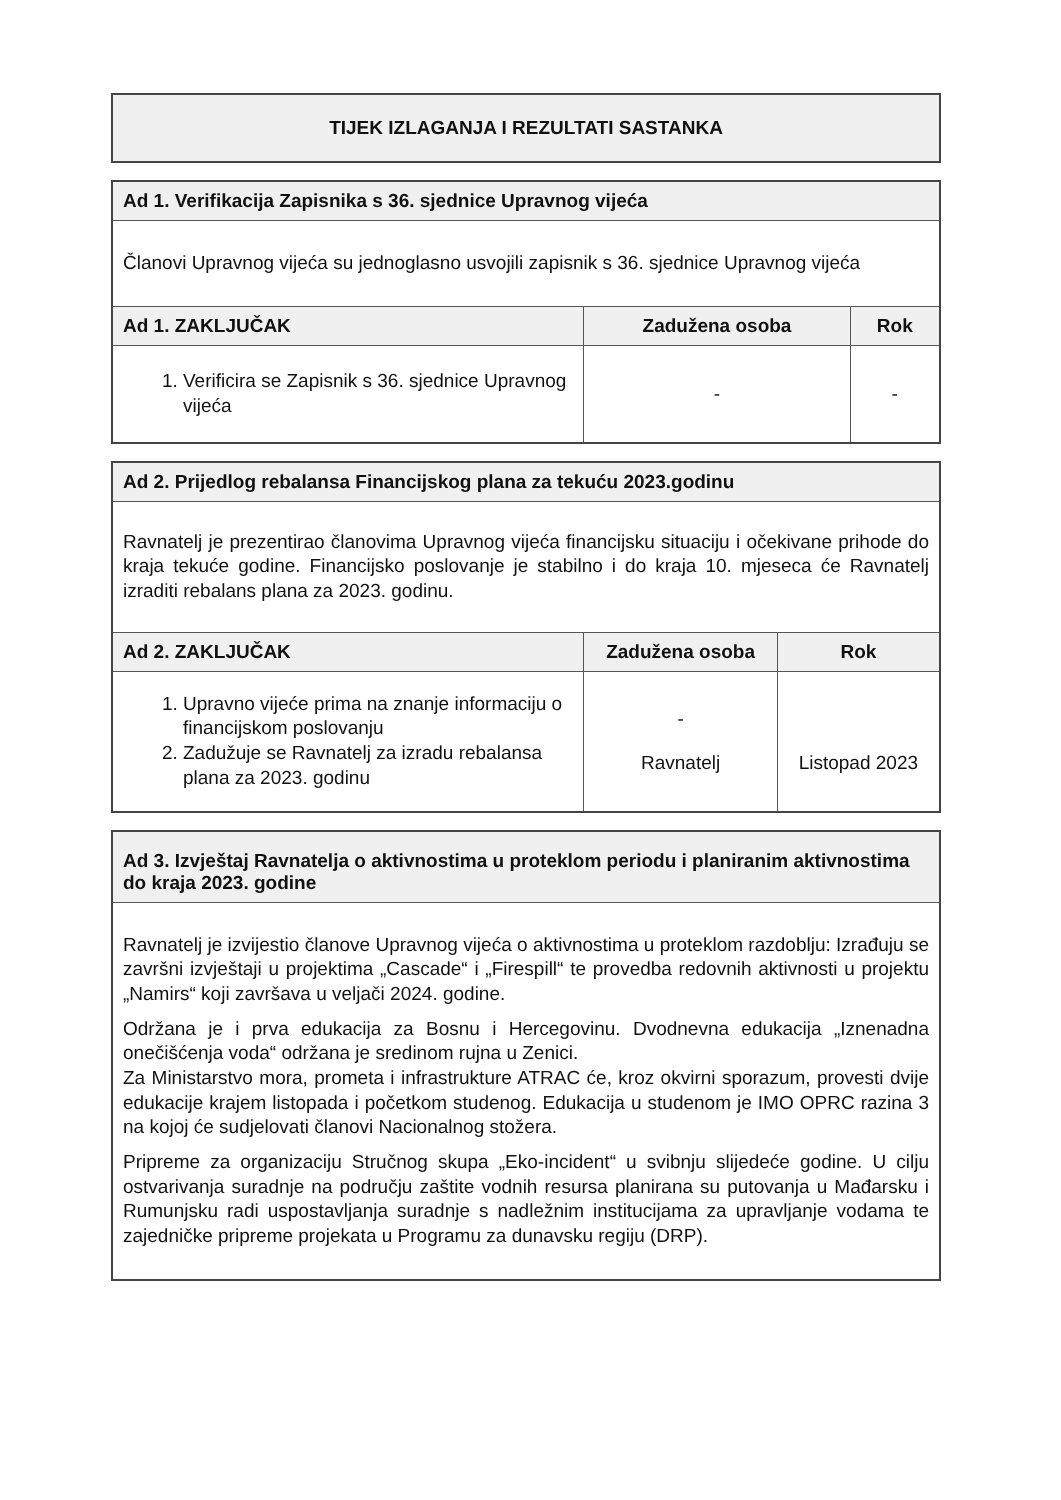| TIJEK IZLAGANJA I REZULTATI SASTANKA |
| --- |
| Ad 1. Verifikacija Zapisnika s 36. sjednice Upravnog vijeća | | |
| --- | --- | --- |
| Članovi Upravnog vijeća su jednoglasno usvojili zapisnik s 36. sjednice Upravnog vijeća | | |
| Ad 1. ZAKLJUČAK | Zadužena osoba | Rok |
| 1. Verificira se Zapisnik s 36. sjednice Upravnog vijeća | - | - |
| Ad 2. Prijedlog rebalansa Financijskog plana za tekuću 2023.godinu | | |
| --- | --- | --- |
| Ravnatelj je prezentirao članovima Upravnog vijeća financijsku situaciju i očekivane prihode do kraja tekuće godine. Financijsko poslovanje je stabilno i do kraja 10. mjeseca će Ravnatelj izraditi rebalans plana za 2023. godinu. | | |
| Ad 2. ZAKLJUČAK | Zadužena osoba | Rok |
| 1. Upravno vijeće prima na znanje informaciju o financijskom poslovanju 2. Zadužuje se Ravnatelj za izradu rebalansa plana za 2023. godinu | - Ravnatelj | Listopad 2023 |
| Ad 3. Izvještaj Ravnatelja o aktivnostima u proteklom periodu i planiranim aktivnostima do kraja 2023. godine |
| --- |
| Ravnatelj je izvijestio članove Upravnog vijeća o aktivnostima u proteklom razdoblju: Izrađuju se završni izvještaji u projektima „Cascade“ i „Firespill“ te provedba redovnih aktivnosti u projektu „Namirs“ koji završava u veljači 2024. godine. Održana je i prva edukacija za Bosnu i Hercegovinu. Dvodnevna edukacija „Iznenadna onečišćenja voda“ održana je sredinom rujna u Zenici. Za Ministarstvo mora, prometa i infrastrukture ATRAC će, kroz okvirni sporazum, provesti dvije edukacije krajem listopada i početkom studenog. Edukacija u studenom je IMO OPRC razina 3 na kojoj će sudjelovati članovi Nacionalnog stožera. Pripreme za organizaciju Stručnog skupa „Eko-incident“ u svibnju slijedeće godine. U cilju ostvarivanja suradnje na području zaštite vodnih resursa planirana su putovanja u Mađarsku i Rumunjsku radi uspostavljanja suradnje s nadležnim institucijama za upravljanje vodama te zajedničke pripreme projekata u Programu za dunavsku regiju (DRP). |